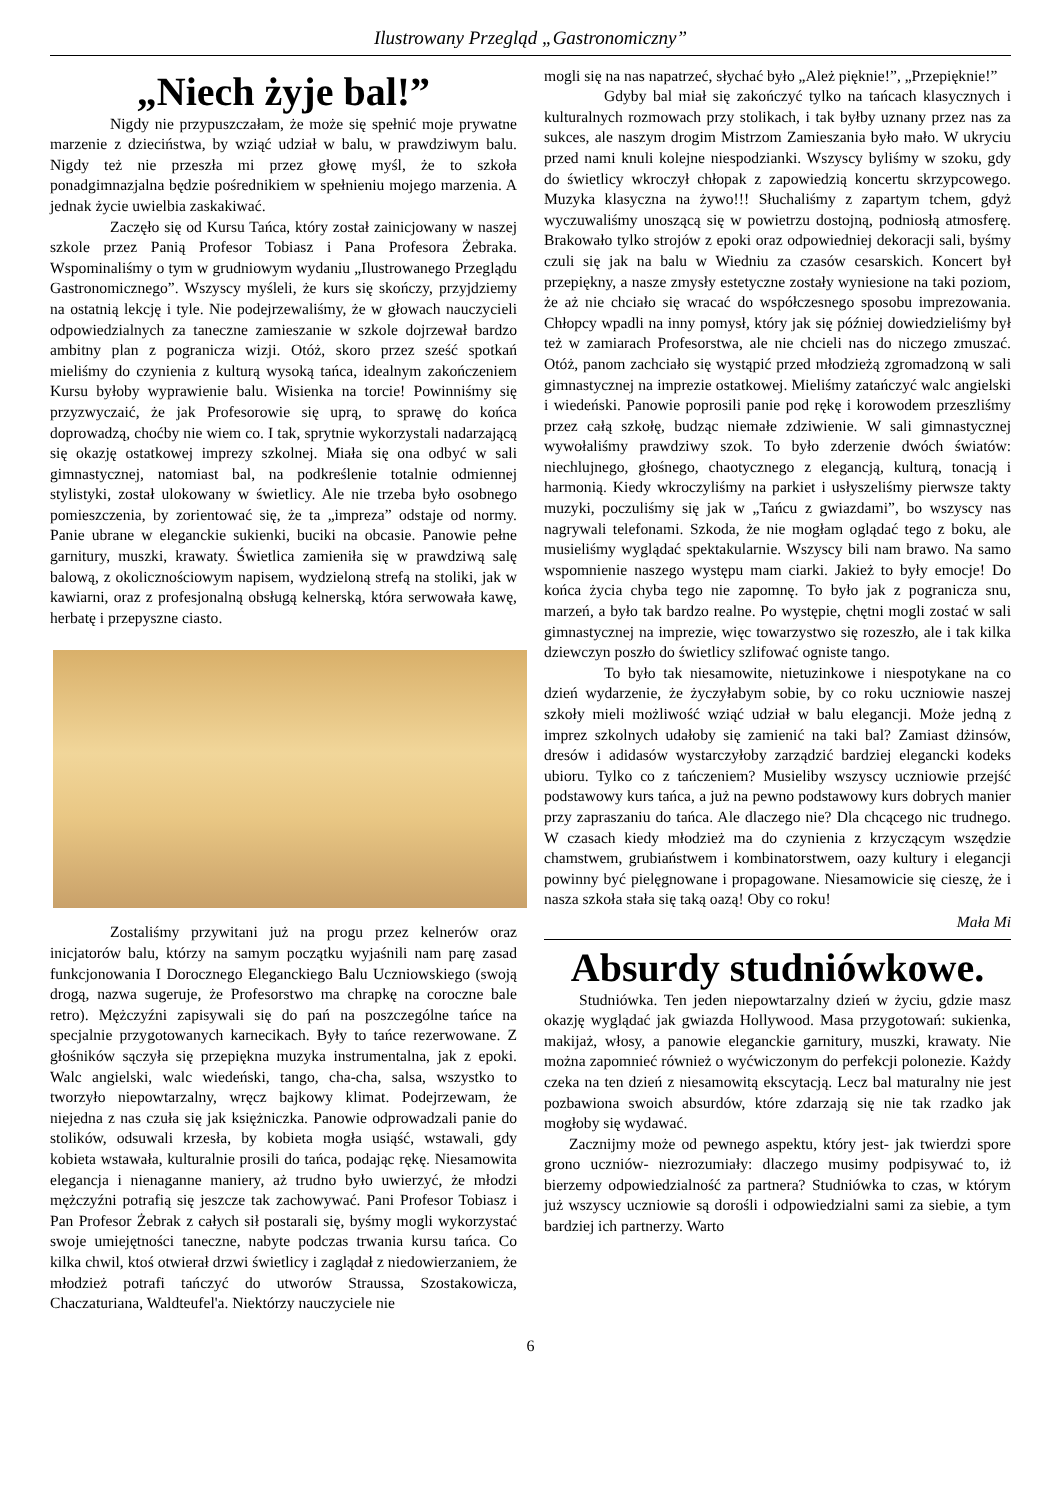Ilustrowany Przegląd „Gastronomiczny”
„Niech żyje bal!”
Nigdy nie przypuszczałam, że może się spełnić moje prywatne marzenie z dzieciństwa, by wziąć udział w balu, w prawdziwym balu. Nigdy też nie przeszła mi przez głowę myśl, że to szkoła ponadgimnazjalna będzie pośrednikiem w spełnieniu mojego marzenia. A jednak życie uwielbia zaskakiwać.
Zaczęło się od Kursu Tańca, który został zainicjowany w naszej szkole przez Panią Profesor Tobiasz i Pana Profesora Żebraka. Wspominaliśmy o tym w grudniowym wydaniu „Ilustrowanego Przeglądu Gastronomicznego”. Wszyscy myśleli, że kurs się skończy, przyjdziemy na ostatnią lekcję i tyle. Nie podejrzewaliśmy, że w głowach nauczycieli odpowiedzialnych za taneczne zamieszanie w szkole dojrzewał bardzo ambitny plan z pogranicza wizji. Otóż, skoro przez sześć spotkań mieliśmy do czynienia z kulturą wysoką tańca, idealnym zakończeniem Kursu byłoby wyprawienie balu. Wisienka na torcie! Powinniśmy się przyzwyczaić, że jak Profesorowie się uprą, to sprawę do końca doprowadzą, choćby nie wiem co. I tak, sprytnie wykorzystali nadarzającą się okazję ostatkowej imprezy szkolnej. Miała się ona odbyć w sali gimnastycznej, natomiast bal, na podkreślenie totalnie odmiennej stylistyki, został ulokowany w świetlicy. Ale nie trzeba było osobnego pomieszczenia, by zorientować się, że ta „impreza” odstaje od normy. Panie ubrane w eleganckie sukienki, buciki na obcasie. Panowie pełne garnitury, muszki, krawaty. Świetlica zamieniła się w prawdziwą salę balową, z okolicznościowym napisem, wydzieloną strefą na stoliki, jak w kawiarni, oraz z profesjonalną obsługą kelnerską, która serwowała kawę, herbatę i przepyszne ciasto.
Zostaliśmy przywitani już na progu przez kelnerów oraz inicjatorów balu, którzy na samym początku wyjaśnili nam parę zasad funkcjonowania I Dorocznego Eleganckiego Balu Uczniowskiego (swoją drogą, nazwa sugeruje, że Profesorstwo ma chrapkę na coroczne bale retro). Mężczyźni zapisywali się do pań na poszczególne tańce na specjalnie przygotowanych karnecikach. Były to tańce rezerwowane. Z głośników sączyła się przepiękna muzyka instrumentalna, jak z epoki. Walc angielski, walc wiedeński, tango, cha-cha, salsa, wszystko to tworzyło niepowtarzalny, wręcz bajkowy klimat. Podejrzewam, że niejedna z nas czuła się jak księżniczka. Panowie odprowadzali panie do stolików, odsuwali krzesła, by kobieta mogła usiąść, wstawali, gdy kobieta wstawała, kulturalnie prosili do tańca, podając rękę. Niesamowita elegancja i nienaganne maniery, aż trudno było uwierzyć, że młodzi mężczyźni potrafią się jeszcze tak zachowywać. Pani Profesor Tobiasz i Pan Profesor Żebrak z całych sił postarali się, byśmy mogli wykorzystać swoje umiejętności taneczne, nabyte podczas trwania kursu tańca. Co kilka chwil, ktoś otwierał drzwi świetlicy i zaglądał z niedowierzaniem, że młodzież potrafi tańczyć do utworów Straussa, Szostakowicza, Chaczaturiana, Waldteufel'a. Niektórzy nauczyciele nie
mogli się na nas napatrzeć, słychać było „Ależ pięknie!”, „Przepięknie!”
Gdyby bal miał się zakończyć tylko na tańcach klasycznych i kulturalnych rozmowach przy stolikach, i tak byłby uznany przez nas za sukces, ale naszym drogim Mistrzom Zamieszania było mało. W ukryciu przed nami knuli kolejne niespodzianki. Wszyscy byliśmy w szoku, gdy do świetlicy wkroczył chłopak z zapowiedzią koncertu skrzypcowego. Muzyka klasyczna na żywo!!! Słuchaliśmy z zapartym tchem, gdyż wyczuwaliśmy unoszącą się w powietrzu dostojną, podniosłą atmosferę. Brakowało tylko strojów z epoki oraz odpowiedniej dekoracji sali, byśmy czuli się jak na balu w Wiedniu za czasów cesarskich. Koncert był przepiękny, a nasze zmysły estetyczne zostały wyniesione na taki poziom, że aż nie chciało się wracać do współczesnego sposobu imprezowania. Chłopcy wpadli na inny pomysł, który jak się później dowiedzieliśmy był też w zamiarach Profesorstwa, ale nie chcieli nas do niczego zmuszać. Otóż, panom zachciało się wystąpić przed młodzieżą zgromadzoną w sali gimnastycznej na imprezie ostatkowej. Mieliśmy zatańczyć walc angielski i wiedeński. Panowie poprosili panie pod rękę i korowodem przeszliśmy przez całą szkołę, budząc niemałe zdziwienie. W sali gimnastycznej wywołaliśmy prawdziwy szok. To było zderzenie dwóch światów: niechlujnego, głośnego, chaotycznego z elegancją, kulturą, tonacją i harmonią. Kiedy wkroczyliśmy na parkiet i usłyszeliśmy pierwsze takty muzyki, poczuliśmy się jak w „Tańcu z gwiazdami”, bo wszyscy nas nagrywali telefonami. Szkoda, że nie mogłam oglądać tego z boku, ale musieliśmy wyglądać spektakularnie. Wszyscy bili nam brawo. Na samo wspomnienie naszego występu mam ciarki. Jakież to były emocje! Do końca życia chyba tego nie zapomnę. To było jak z pogranicza snu, marzeń, a było tak bardzo realne. Po występie, chętni mogli zostać w sali gimnastycznej na imprezie, więc towarzystwo się rozeszło, ale i tak kilka dziewczyn poszło do świetlicy szlifować ogniste tango.
To było tak niesamowite, nietuzinkowe i niespotykane na co dzień wydarzenie, że życzyłabym sobie, by co roku uczniowie naszej szkoły mieli możliwość wziąć udział w balu elegancji. Może jedną z imprez szkolnych udałoby się zamienić na taki bal? Zamiast dżinsów, dresów i adidasów wystarczyłoby zarządzić bardziej elegancki kodeks ubioru. Tylko co z tańczeniem? Musieliby wszyscy uczniowie przejść podstawowy kurs tańca, a już na pewno podstawowy kurs dobrych manier przy zapraszaniu do tańca. Ale dlaczego nie? Dla chcącego nic trudnego. W czasach kiedy młodzież ma do czynienia z krzyczącym wszędzie chamstwem, grubiaństwem i kombinatorstwem, oazy kultury i elegancji powinny być pielęgnowane i propagowane. Niesamowicie się cieszę, że i nasza szkoła stała się taką oazą! Oby co roku!
Mała Mi
Absurdy studniówkowe.
Studniówka. Ten jeden niepowtarzalny dzień w życiu, gdzie masz okazję wyglądać jak gwiazda Hollywood. Masa przygotowań: sukienka, makijaż, włosy, a panowie eleganckie garnitury, muszki, krawaty. Nie można zapomnieć również o wyćwiczonym do perfekcji polonezie. Każdy czeka na ten dzień z niesamowitą ekscytacją. Lecz bal maturalny nie jest pozbawiona swoich absurdów, które zdarzają się nie tak rzadko jak mogłoby się wydawać.
Zacznijmy może od pewnego aspektu, który jest- jak twierdzi spore grono uczniów- niezrozumiały: dlaczego musimy podpisywać to, iż bierzemy odpowiedzialność za partnera? Studniówka to czas, w którym już wszyscy uczniowie są dorośli i odpowiedzialni sami za siebie, a tym bardziej ich partnerzy. Warto
6